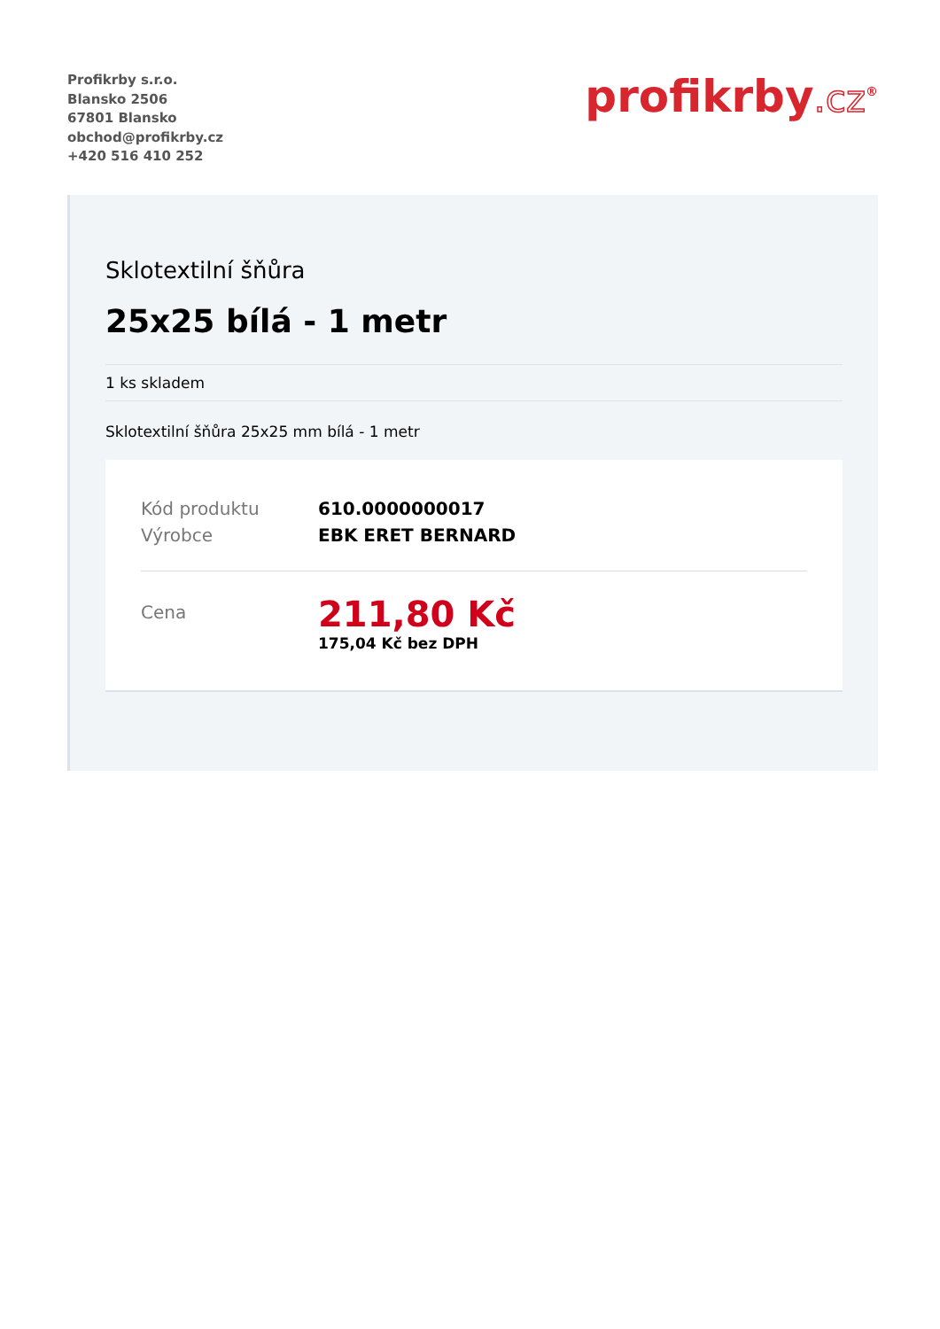Profikrby s.r.o.
Blansko 2506
67801 Blansko
obchod@profikrby.cz
+420 516 410 252
profikrby.cz<sup>®</sup>
Sklotextilní šňůra
25x25 bílá - 1 metr
1 ks skladem
Sklotextilní šňůra 25x25 mm bílá - 1 metr
| Kód produktu | 610.0000000017 |
| Výrobce | EBK ERET BERNARD |
| Cena | 211,80 Kč 175,04 Kč bez DPH |